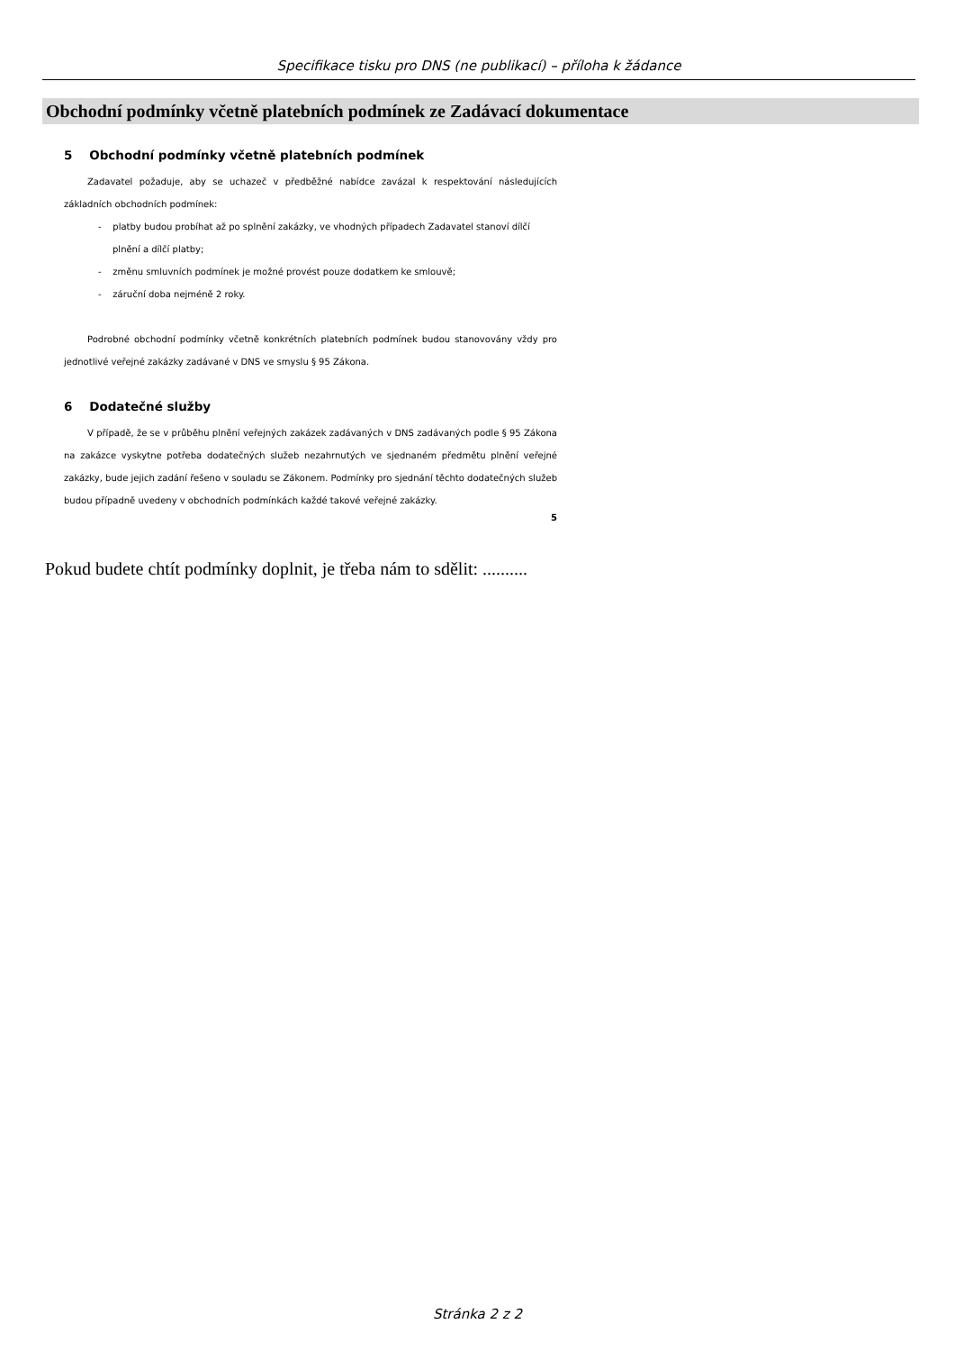Specifikace tisku pro DNS (ne publikací) – příloha k žádance
Obchodní podmínky včetně platebních podmínek ze Zadávací dokumentace
5 Obchodní podmínky včetně platebních podmínek
Zadavatel požaduje, aby se uchazeč v předběžné nabídce zavázal k respektování následujících základních obchodních podmínek:
- platby budou probíhat až po splnění zakázky, ve vhodných případech Zadavatel stanoví dílčí plnění a dílčí platby;
- změnu smluvních podmínek je možné provést pouze dodatkem ke smlouvě;
- záruční doba nejméně 2 roky.
Podrobné obchodní podmínky včetně konkrétních platebních podmínek budou stanovovány vždy pro jednotlivé veřejné zakázky zadávané v DNS ve smyslu § 95 Zákona.
6 Dodatečné služby
V případě, že se v průběhu plnění veřejných zakázek zadávaných v DNS zadávaných podle § 95 Zákona na zakázce vyskytne potřeba dodatečných služeb nezahrnutých ve sjednaném předmětu plnění veřejné zakázky, bude jejich zadání řešeno v souladu se Zákonem. Podmínky pro sjednání těchto dodatečných služeb budou případně uvedeny v obchodních podmínkách každé takové veřejné zakázky.
5
Pokud budete chtít podmínky doplnit, je třeba nám to sdělit: ..........
Stránka 2 z 2